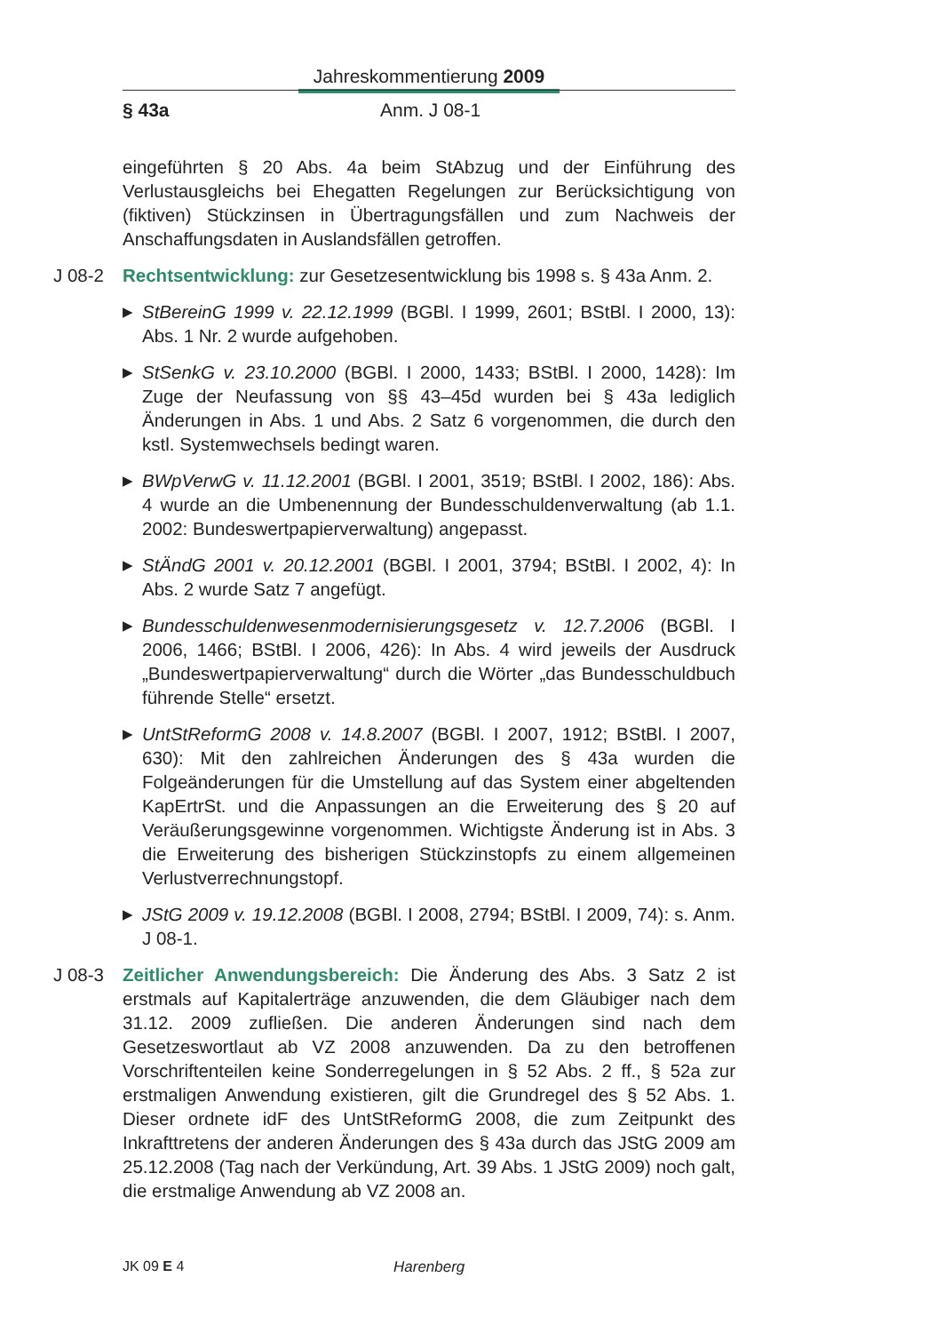Jahreskommentierung 2009
§ 43a Anm. J 08-1
eingeführten § 20 Abs. 4a beim StAbzug und der Einführung des Verlustausgleichs bei Ehegatten Regelungen zur Berücksichtigung von (fiktiven) Stückzinsen in Übertragungsfällen und zum Nachweis der Anschaffungsdaten in Auslandsfällen getroffen.
J 08-2 Rechtsentwicklung: zur Gesetzesentwicklung bis 1998 s. § 43a Anm. 2.
▶ StBereinG 1999 v. 22.12.1999 (BGBl. I 1999, 2601; BStBl. I 2000, 13): Abs. 1 Nr. 2 wurde aufgehoben.
▶ StSenkG v. 23.10.2000 (BGBl. I 2000, 1433; BStBl. I 2000, 1428): Im Zuge der Neufassung von §§ 43–45d wurden bei § 43a lediglich Änderungen in Abs. 1 und Abs. 2 Satz 6 vorgenommen, die durch den kstl. Systemwechsels bedingt waren.
▶ BWpVerwG v. 11.12.2001 (BGBl. I 2001, 3519; BStBl. I 2002, 186): Abs. 4 wurde an die Umbenennung der Bundesschuldenverwaltung (ab 1.1. 2002: Bundeswertpapierverwaltung) angepasst.
▶ StÄndG 2001 v. 20.12.2001 (BGBl. I 2001, 3794; BStBl. I 2002, 4): In Abs. 2 wurde Satz 7 angefügt.
▶ Bundesschuldenwesenmodernisierungsgesetz v. 12.7.2006 (BGBl. I 2006, 1466; BStBl. I 2006, 426): In Abs. 4 wird jeweils der Ausdruck „Bundeswertpapierverwaltung“ durch die Wörter „das Bundesschuldbuch führende Stelle“ ersetzt.
▶ UntStReformG 2008 v. 14.8.2007 (BGBl. I 2007, 1912; BStBl. I 2007, 630): Mit den zahlreichen Änderungen des § 43a wurden die Folgeänderungen für die Umstellung auf das System einer abgeltenden KapErtrSt. und die Anpassungen an die Erweiterung des § 20 auf Veräußerungsgewinne vorgenommen. Wichtigste Änderung ist in Abs. 3 die Erweiterung des bisherigen Stückzinstopfs zu einem allgemeinen Verlustverrechnungstopf.
▶ JStG 2009 v. 19.12.2008 (BGBl. I 2008, 2794; BStBl. I 2009, 74): s. Anm. J 08-1.
J 08-3 Zeitlicher Anwendungsbereich: Die Änderung des Abs. 3 Satz 2 ist erstmals auf Kapitalerträge anzuwenden, die dem Gläubiger nach dem 31.12. 2009 zufließen. Die anderen Änderungen sind nach dem Gesetzeswortlaut ab VZ 2008 anzuwenden. Da zu den betroffenen Vorschriftenteilen keine Sonderregelungen in § 52 Abs. 2 ff., § 52a zur erstmaligen Anwendung existieren, gilt die Grundregel des § 52 Abs. 1. Dieser ordnete idF des UntStReformG 2008, die zum Zeitpunkt des Inkrafttretens der anderen Änderungen des § 43a durch das JStG 2009 am 25.12.2008 (Tag nach der Verkündung, Art. 39 Abs. 1 JStG 2009) noch galt, die erstmalige Anwendung ab VZ 2008 an.
JK 09 E 4 Harenberg